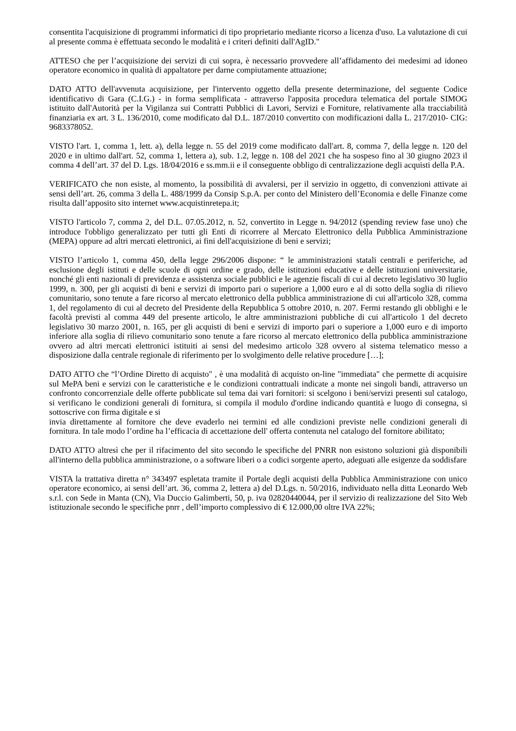consentita l'acquisizione di programmi informatici di tipo proprietario mediante ricorso a licenza d'uso. La valutazione di cui al presente comma è effettuata secondo le modalità e i criteri definiti dall'AgID."
ATTESO che per l’acquisizione dei servizi di cui sopra, è necessario provvedere all’affidamento dei medesimi ad idoneo operatore economico in qualità di appaltatore per darne compiutamente attuazione;
DATO ATTO dell'avvenuta acquisizione, per l'intervento oggetto della presente determinazione, del seguente Codice identificativo di Gara (C.I.G.) - in forma semplificata - attraverso l'apposita procedura telematica del portale SIMOG istituito dall'Autorità per la Vigilanza sui Contratti Pubblici di Lavori, Servizi e Forniture, relativamente alla tracciabilità finanziaria ex art. 3 L. 136/2010, come modificato dal D.L. 187/2010 convertito con modificazioni dalla L. 217/2010- CIG: 9683378052.
VISTO l'art. 1, comma 1, lett. a), della legge n. 55 del 2019 come modificato dall'art. 8, comma 7, della legge n. 120 del 2020 e in ultimo dall'art. 52, comma 1, lettera a), sub. 1.2, legge n. 108 del 2021 che ha sospeso fino al 30 giugno 2023 il comma 4 dell’art. 37 del D. Lgs. 18/04/2016 e ss.mm.ii e il conseguente obbligo di centralizzazione degli acquisti della P.A.
VERIFICATO che non esiste, al momento, la possibilità di avvalersi, per il servizio in oggetto, di convenzioni attivate ai sensi dell’art. 26, comma 3 della L. 488/1999 da Consip S.p.A. per conto del Ministero dell’Economia e delle Finanze come risulta dall’apposito sito internet www.acquistinretepa.it;
VISTO l'articolo 7, comma 2, del D.L. 07.05.2012, n. 52, convertito in Legge n. 94/2012 (spending review fase uno) che introduce l'obbligo generalizzato per tutti gli Enti di ricorrere al Mercato Elettronico della Pubblica Amministrazione (MEPA) oppure ad altri mercati elettronici, ai fini dell'acquisizione di beni e servizi;
VISTO l’articolo 1, comma 450, della legge 296/2006 dispone: “ le amministrazioni statali centrali e periferiche, ad esclusione degli istituti e delle scuole di ogni ordine e grado, delle istituzioni educative e delle istituzioni universitarie, nonché gli enti nazionali di previdenza e assistenza sociale pubblici e le agenzie fiscali di cui al decreto legislativo 30 luglio 1999, n. 300, per gli acquisti di beni e servizi di importo pari o superiore a 1,000 euro e al di sotto della soglia di rilievo comunitario, sono tenute a fare ricorso al mercato elettronico della pubblica amministrazione di cui all'articolo 328, comma 1, del regolamento di cui al decreto del Presidente della Repubblica 5 ottobre 2010, n. 207. Fermi restando gli obblighi e le facoltà previsti al comma 449 del presente articolo, le altre amministrazioni pubbliche di cui all'articolo 1 del decreto legislativo 30 marzo 2001, n. 165, per gli acquisti di beni e servizi di importo pari o superiore a 1,000 euro e di importo inferiore alla soglia di rilievo comunitario sono tenute a fare ricorso al mercato elettronico della pubblica amministrazione ovvero ad altri mercati elettronici istituiti ai sensi del medesimo articolo 328 ovvero al sistema telematico messo a disposizione dalla centrale regionale di riferimento per lo svolgimento delle relative procedure […];
DATO ATTO che “l’Ordine Diretto di acquisto" , è una modalità di acquisto on-line "immediata" che permette di acquisire sul MePA beni e servizi con le caratteristiche e le condizioni contrattuali indicate a monte nei singoli bandi, attraverso un confronto concorrenziale delle offerte pubblicate sul tema dai vari fornitori: si scelgono i beni/servizi presenti sul catalogo, si verificano le condizioni generali di fornitura, si compila il modulo d'ordine indicando quantità e luogo di consegna, si sottoscrive con firma digitale e si
invia direttamente al fornitore che deve evaderlo nei termini ed alle condizioni previste nelle condizioni generali di fornitura. In tale modo l’ordine ha l’efficacia di accettazione dell' offerta contenuta nel catalogo del fornitore abilitato;
DATO ATTO altresì che per il rifacimento del sito secondo le specifiche del PNRR non esistono soluzioni già disponibili all'interno della pubblica amministrazione, o a software liberi o a codici sorgente aperto, adeguati alle esigenze da soddisfare
VISTA la trattativa diretta n° 343497 espletata tramite il Portale degli acquisti della Pubblica Amministrazione con unico operatore economico, ai sensi dell’art. 36, comma 2, lettera a) del D.Lgs. n. 50/2016, individuato nella ditta Leonardo Web s.r.l. con Sede in Manta (CN), Via Duccio Galimberti, 50, p. iva 02820440044, per il servizio di realizzazione del Sito Web istituzionale secondo le specifiche pnrr , dell’importo complessivo di € 12.000,00 oltre IVA 22%;